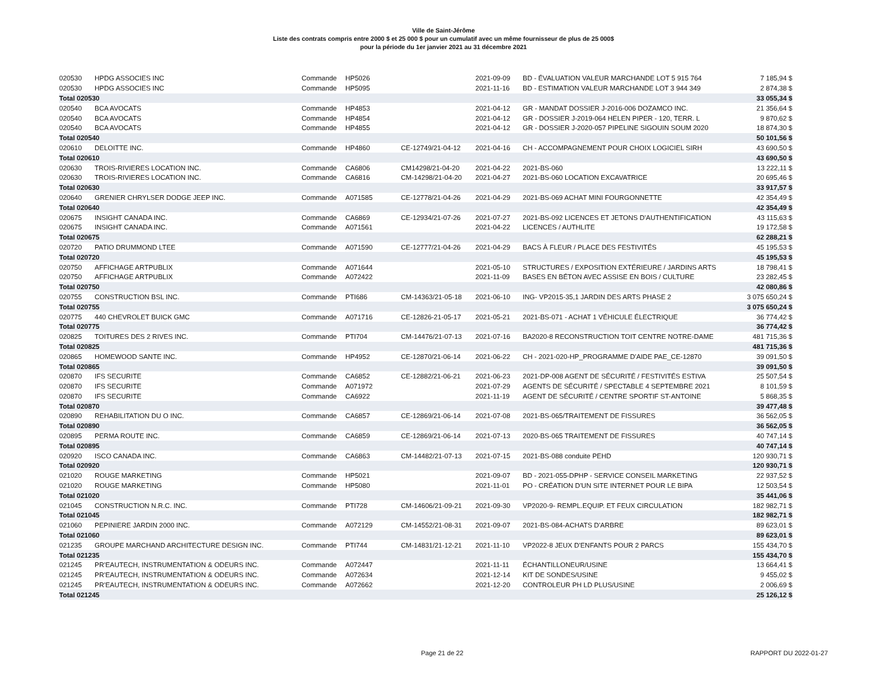Ville de Saint-Jérôme
Liste des contrats compris entre 2000 $ et 25 000 $ pour un cumulatif avec un même fournisseur de plus de 25 000$
pour la période du 1er janvier 2021 au 31 décembre 2021
| 020530 | HPDG ASSOCIES INC | Commande | HP5026 | | 2021-09-09 | BD - ÉVALUATION VALEUR MARCHANDE LOT 5 915 764 | 7 185,94 $ |
| 020530 | HPDG ASSOCIES INC | Commande | HP5095 | | 2021-11-16 | BD - ESTIMATION VALEUR MARCHANDE LOT 3 944 349 | 2 874,38 $ |
| Total 020530 | | | | | | | 33 055,34 $ |
| 020540 | BCA AVOCATS | Commande | HP4853 | | 2021-04-12 | GR - MANDAT DOSSIER J-2016-006 DOZAMCO INC. | 21 356,64 $ |
| 020540 | BCA AVOCATS | Commande | HP4854 | | 2021-04-12 | GR - DOSSIER J-2019-064 HELEN PIPER - 120, TERR. L | 9 870,62 $ |
| 020540 | BCA AVOCATS | Commande | HP4855 | | 2021-04-12 | GR - DOSSIER J-2020-057 PIPELINE SIGOUIN SOUM 2020 | 18 874,30 $ |
| Total 020540 | | | | | | | 50 101,56 $ |
| 020610 | DELOITTE INC. | Commande | HP4860 | CE-12749/21-04-12 | 2021-04-16 | CH - ACCOMPAGNEMENT POUR CHOIX LOGICIEL SIRH | 43 690,50 $ |
| Total 020610 | | | | | | | 43 690,50 $ |
| 020630 | TROIS-RIVIERES LOCATION INC. | Commande | CA6806 | CM14298/21-04-20 | 2021-04-22 | 2021-BS-060 | 13 222,11 $ |
| 020630 | TROIS-RIVIERES LOCATION INC. | Commande | CA6816 | CM-14298/21-04-20 | 2021-04-27 | 2021-BS-060 LOCATION EXCAVATRICE | 20 695,46 $ |
| Total 020630 | | | | | | | 33 917,57 $ |
| 020640 | GRENIER CHRYLSER DODGE JEEP INC. | Commande | A071585 | CE-12778/21-04-26 | 2021-04-29 | 2021-BS-069 ACHAT MINI FOURGONNETTE | 42 354,49 $ |
| Total 020640 | | | | | | | 42 354,49 $ |
| 020675 | INSIGHT CANADA INC. | Commande | CA6869 | CE-12934/21-07-26 | 2021-07-27 | 2021-BS-092 LICENCES ET JETONS D'AUTHENTIFICATION | 43 115,63 $ |
| 020675 | INSIGHT CANADA INC. | Commande | A071561 | | 2021-04-22 | LICENCES / AUTHLITE | 19 172,58 $ |
| Total 020675 | | | | | | | 62 288,21 $ |
| 020720 | PATIO DRUMMOND LTEE | Commande | A071590 | CE-12777/21-04-26 | 2021-04-29 | BACS À FLEUR / PLACE DES FESTIVITÉS | 45 195,53 $ |
| Total 020720 | | | | | | | 45 195,53 $ |
| 020750 | AFFICHAGE ARTPUBLIX | Commande | A071644 | | 2021-05-10 | STRUCTURES / EXPOSITION EXTÉRIEURE / JARDINS ARTS | 18 798,41 $ |
| 020750 | AFFICHAGE ARTPUBLIX | Commande | A072422 | | 2021-11-09 | BASES EN BÉTON AVEC ASSISE EN BOIS / CULTURE | 23 282,45 $ |
| Total 020750 | | | | | | | 42 080,86 $ |
| 020755 | CONSTRUCTION BSL INC. | Commande | PTI686 | CM-14363/21-05-18 | 2021-06-10 | ING- VP2015-35,1 JARDIN DES ARTS PHASE 2 | 3 075 650,24 $ |
| Total 020755 | | | | | | | 3 075 650,24 $ |
| 020775 | 440 CHEVROLET BUICK GMC | Commande | A071716 | CE-12826-21-05-17 | 2021-05-21 | 2021-BS-071 - ACHAT 1 VÉHICULE ÉLECTRIQUE | 36 774,42 $ |
| Total 020775 | | | | | | | 36 774,42 $ |
| 020825 | TOITURES DES 2 RIVES INC. | Commande | PTI704 | CM-14476/21-07-13 | 2021-07-16 | BA2020-8 RECONSTRUCTION TOIT CENTRE NOTRE-DAME | 481 715,36 $ |
| Total 020825 | | | | | | | 481 715,36 $ |
| 020865 | HOMEWOOD SANTE INC. | Commande | HP4952 | CE-12870/21-06-14 | 2021-06-22 | CH - 2021-020-HP_PROGRAMME D'AIDE PAE_CE-12870 | 39 091,50 $ |
| Total 020865 | | | | | | | 39 091,50 $ |
| 020870 | IFS SECURITE | Commande | CA6852 | CE-12882/21-06-21 | 2021-06-23 | 2021-DP-008 AGENT DE SÉCURITÉ / FESTIVITÉS ESTIVA | 25 507,54 $ |
| 020870 | IFS SECURITE | Commande | A071972 | | 2021-07-29 | AGENTS DE SÉCURITÉ / SPECTABLE 4 SEPTEMBRE 2021 | 8 101,59 $ |
| 020870 | IFS SECURITE | Commande | CA6922 | | 2021-11-19 | AGENT DE SÉCURITÉ / CENTRE SPORTIF ST-ANTOINE | 5 868,35 $ |
| Total 020870 | | | | | | | 39 477,48 $ |
| 020890 | REHABILITATION DU O INC. | Commande | CA6857 | CE-12869/21-06-14 | 2021-07-08 | 2021-BS-065/TRAITEMENT DE FISSURES | 36 562,05 $ |
| Total 020890 | | | | | | | 36 562,05 $ |
| 020895 | PERMA ROUTE INC. | Commande | CA6859 | CE-12869/21-06-14 | 2021-07-13 | 2020-BS-065 TRAITEMENT DE FISSURES | 40 747,14 $ |
| Total 020895 | | | | | | | 40 747,14 $ |
| 020920 | ISCO CANADA INC. | Commande | CA6863 | CM-14482/21-07-13 | 2021-07-15 | 2021-BS-088 conduite PEHD | 120 930,71 $ |
| Total 020920 | | | | | | | 120 930,71 $ |
| 021020 | ROUGE MARKETING | Commande | HP5021 | | 2021-09-07 | BD - 2021-055-DPHP - SERVICE CONSEIL MARKETING | 22 937,52 $ |
| 021020 | ROUGE MARKETING | Commande | HP5080 | | 2021-11-01 | PO - CRÉATION D'UN SITE INTERNET POUR LE BIPA | 12 503,54 $ |
| Total 021020 | | | | | | | 35 441,06 $ |
| 021045 | CONSTRUCTION N.R.C. INC. | Commande | PTI728 | CM-14606/21-09-21 | 2021-09-30 | VP2020-9- REMPL.EQUIP. ET FEUX CIRCULATION | 182 982,71 $ |
| Total 021045 | | | | | | | 182 982,71 $ |
| 021060 | PEPINIERE JARDIN 2000 INC. | Commande | A072129 | CM-14552/21-08-31 | 2021-09-07 | 2021-BS-084-ACHATS D'ARBRE | 89 623,01 $ |
| Total 021060 | | | | | | | 89 623,01 $ |
| 021235 | GROUPE MARCHAND ARCHITECTURE DESIGN INC. | Commande | PTI744 | CM-14831/21-12-21 | 2021-11-10 | VP2022-8 JEUX D'ENFANTS POUR 2 PARCS | 155 434,70 $ |
| Total 021235 | | | | | | | 155 434,70 $ |
| 021245 | PR'EAUTECH, INSTRUMENTATION & ODEURS INC. | Commande | A072447 | | 2021-11-11 | ÉCHANTILLONEUR/USINE | 13 664,41 $ |
| 021245 | PR'EAUTECH, INSTRUMENTATION & ODEURS INC. | Commande | A072634 | | 2021-12-14 | KIT DE SONDES/USINE | 9 455,02 $ |
| 021245 | PR'EAUTECH, INSTRUMENTATION & ODEURS INC. | Commande | A072662 | | 2021-12-20 | CONTROLEUR PH LD PLUS/USINE | 2 006,69 $ |
| Total 021245 | | | | | | | 25 126,12 $ |
Page 21 de 22 RAPPORT DU 2022-01-27